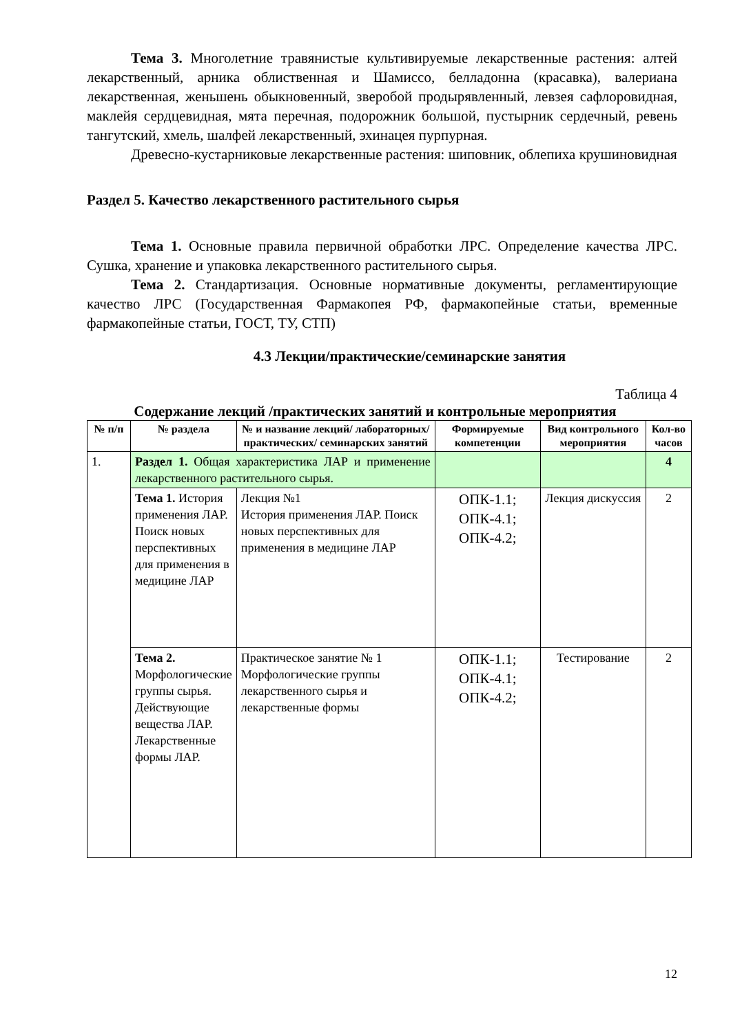Тема 3. Многолетние травянистые культивируемые лекарственные растения: алтей лекарственный, арника облиственная и Шамиссо, белладонна (красавка), валериана лекарственная, женьшень обыкновенный, зверобой продырявленный, левзея сафлоровидная, маклейя сердцевидная, мята перечная, подорожник большой, пустырник сердечный, ревень тангутский, хмель, шалфей лекарственный, эхинацея пурпурная.
Древесно-кустарниковые лекарственные растения: шиповник, облепиха крушиновидная
Раздел 5. Качество лекарственного растительного сырья
Тема 1. Основные правила первичной обработки ЛРС. Определение качества ЛРС. Сушка, хранение и упаковка лекарственного растительного сырья.
Тема 2. Стандартизация. Основные нормативные документы, регламентирующие качество ЛРС (Государственная Фармакопея РФ, фармакопейные статьи, временные фармакопейные статьи, ГОСТ, ТУ, СТП)
4.3 Лекции/практические/семинарские занятия
Таблица 4
Содержание лекций /практических занятий и контрольные мероприятия
| № п/п | № раздела | № и название лекций/ лабораторных/ практических/ семинарских занятий | Формируемые компетенции | Вид контрольного мероприятия | Кол-во часов |
| --- | --- | --- | --- | --- | --- |
| 1. | Раздел 1. Общая характеристика ЛАР и применение лекарственного растительного сырья. | | | | 4 |
| | Тема 1. История применения ЛАР. Поиск новых перспективных для применения в медицине ЛАР | Лекция №1 История применения ЛАР. Поиск новых перспективных для применения в медицине ЛАР | ОПК-1.1; ОПК-4.1; ОПК-4.2; | Лекция дискуссия | 2 |
| | Тема 2. Морфологические группы сырья. Действующие вещества ЛАР. Лекарственные формы ЛАР. | Практическое занятие № 1 Морфологические группы лекарственного сырья и лекарственные формы | ОПК-1.1; ОПК-4.1; ОПК-4.2; | Тестирование | 2 |
12